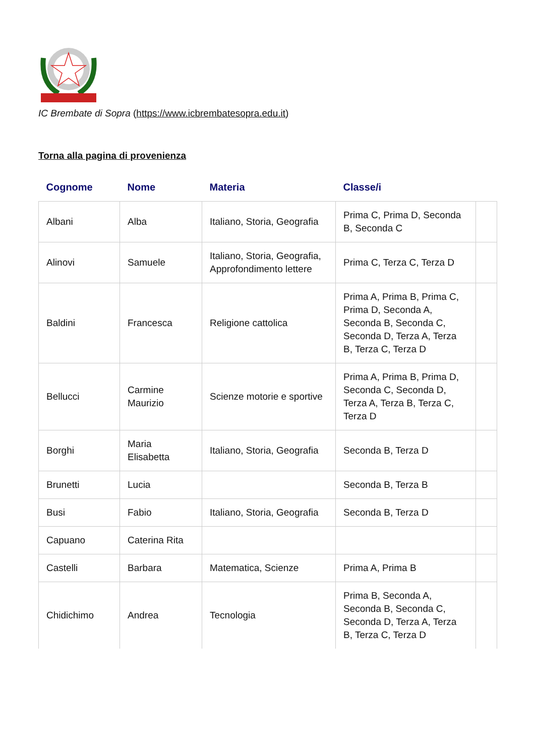IC Brembate di Sopra (https://www.icbrembatesopra.edu.it)
Torna alla pagina di provenienza
| Cognome | Nome | Materia | Classe/i | |
| --- | --- | --- | --- | --- |
| Albani | Alba | Italiano, Storia, Geografia | Prima C, Prima D, Seconda B, Seconda C | |
| Alinovi | Samuele | Italiano, Storia, Geografia, Approfondimento lettere | Prima C, Terza C, Terza D | |
| Baldini | Francesca | Religione cattolica | Prima A, Prima B, Prima C, Prima D, Seconda A, Seconda B, Seconda C, Seconda D, Terza A, Terza B, Terza C, Terza D | |
| Bellucci | Carmine Maurizio | Scienze motorie e sportive | Prima A, Prima B, Prima D, Seconda C, Seconda D, Terza A, Terza B, Terza C, Terza D | |
| Borghi | Maria Elisabetta | Italiano, Storia, Geografia | Seconda B, Terza D | |
| Brunetti | Lucia | | Seconda B, Terza B | |
| Busi | Fabio | Italiano, Storia, Geografia | Seconda B, Terza D | |
| Capuano | Caterina Rita | | | |
| Castelli | Barbara | Matematica, Scienze | Prima A, Prima B | |
| Chidichimo | Andrea | Tecnologia | Prima B, Seconda A, Seconda B, Seconda C, Seconda D, Terza A, Terza B, Terza C, Terza D | |